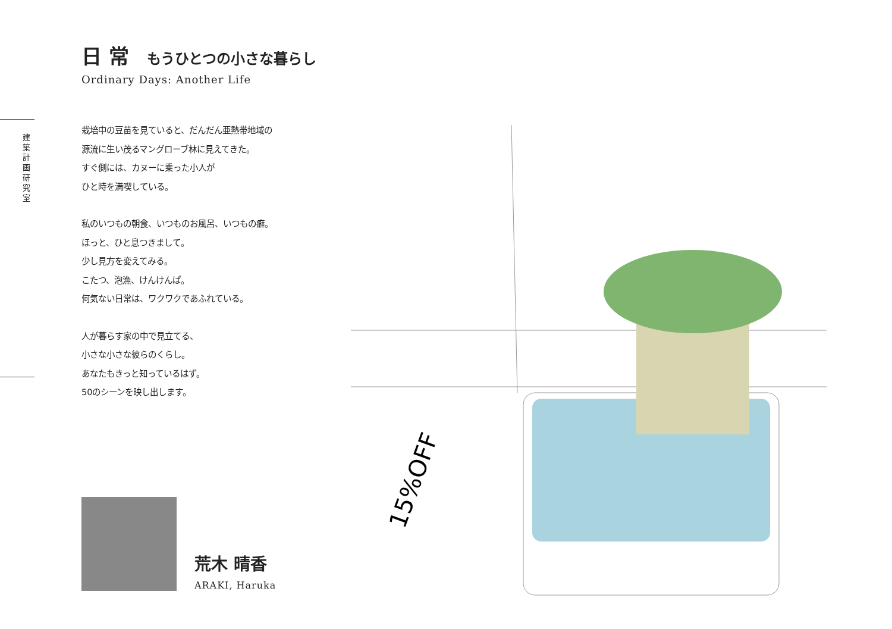建築計画研究室
日 常 もうひとつの小さな暮らし
Ordinary Days: Another Life
栽培中の豆苗を見ていると、だんだん亜熱帯地域の
源流に生い茂るマングローブ林に見えてきた。
すぐ側には、カヌーに乗った小人が
ひと時を満喫している。
私のいつもの朝食、いつものお風呂、いつもの癖。
ほっと、ひと息つきまして。
少し見方を変えてみる。
こたつ、泡漁、けんけんぱ。
何気ない日常は、ワクワクであふれている。
人が暮らす家の中で見立てる、
小さな小さな彼らのくらし。
あなたもきっと知っているはず。
50のシーンを映し出します。
15%OFF
荒木 晴香
ARAKI, Haruka